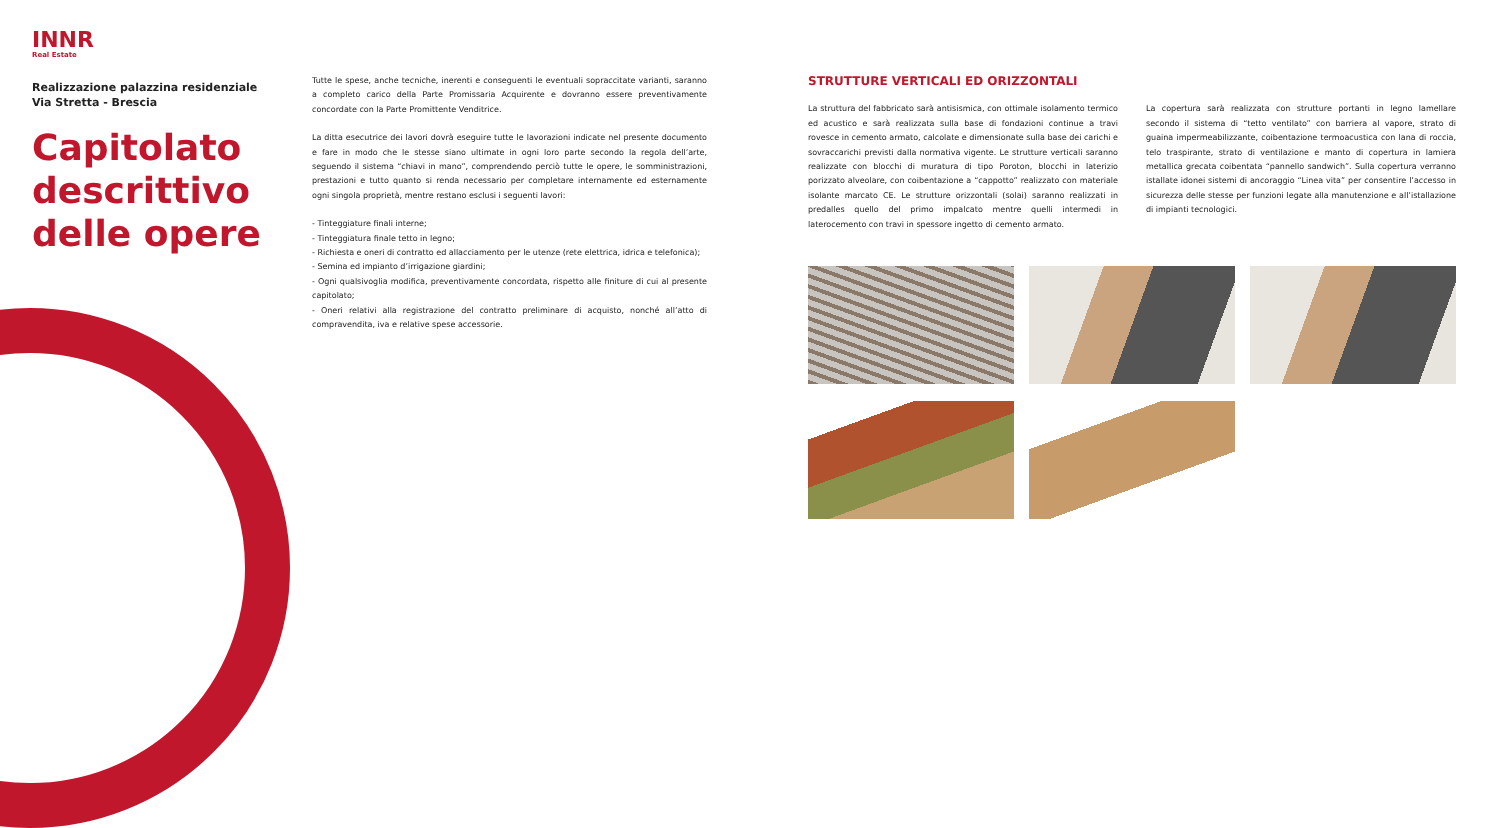INNR
Real Estate
Realizzazione palazzina residenziale
Via Stretta - Brescia
Capitolato descrittivo delle opere
Tutte le spese, anche tecniche, inerenti e conseguenti le eventuali sopraccitate varianti, saranno a completo carico della Parte Promissaria Acquirente e dovranno essere preventivamente concordate con la Parte Promittente Venditrice.
La ditta esecutrice dei lavori dovrà eseguire tutte le lavorazioni indicate nel presente documento e fare in modo che le stesse siano ultimate in ogni loro parte secondo la regola dell’arte, seguendo il sistema “chiavi in mano”, comprendendo perciò tutte le opere, le somministrazioni, prestazioni e tutto quanto si renda necessario per completare internamente ed esternamente ogni singola proprietà, mentre restano esclusi i seguenti lavori:
- Tinteggiature finali interne;
- Tinteggiatura finale tetto in legno;
- Richiesta e oneri di contratto ed allacciamento per le utenze (rete elettrica, idrica e telefonica);
- Semina ed impianto d’irrigazione giardini;
- Ogni qualsivoglia modifica, preventivamente concordata, rispetto alle finiture di cui al presente capitolato;
- Oneri relativi alla registrazione del contratto preliminare di acquisto, nonché all’atto di compravendita, iva e relative spese accessorie.
STRUTTURE VERTICALI ED ORIZZONTALI
La struttura del fabbricato sarà antisismica, con ottimale isolamento termico ed acustico e sarà realizzata sulla base di fondazioni continue a travi rovesce in cemento armato, calcolate e dimensionate sulla base dei carichi e sovraccarichi previsti dalla normativa vigente. Le strutture verticali saranno realizzate con blocchi di muratura di tipo Poroton, blocchi in laterizio porizzato alveolare, con coibentazione a “cappotto” realizzato con materiale isolante marcato CE. Le strutture orizzontali (solai) saranno realizzati in predalles quello del primo impalcato mentre quelli intermedi in laterocemento con travi in spessore ingetto di cemento armato.
La copertura sarà realizzata con strutture portanti in legno lamellare secondo il sistema di “tetto ventilato” con barriera al vapore, strato di guaina impermeabilizzante, coibentazione termoacustica con lana di roccia, telo traspirante, strato di ventilazione e manto di copertura in lamiera metallica grecata coibentata “pannello sandwich”. Sulla copertura verranno istallate idonei sistemi di ancoraggio “Linea vita” per consentire l’accesso in sicurezza delle stesse per funzioni legate alla manutenzione e all’istallazione di impianti tecnologici.